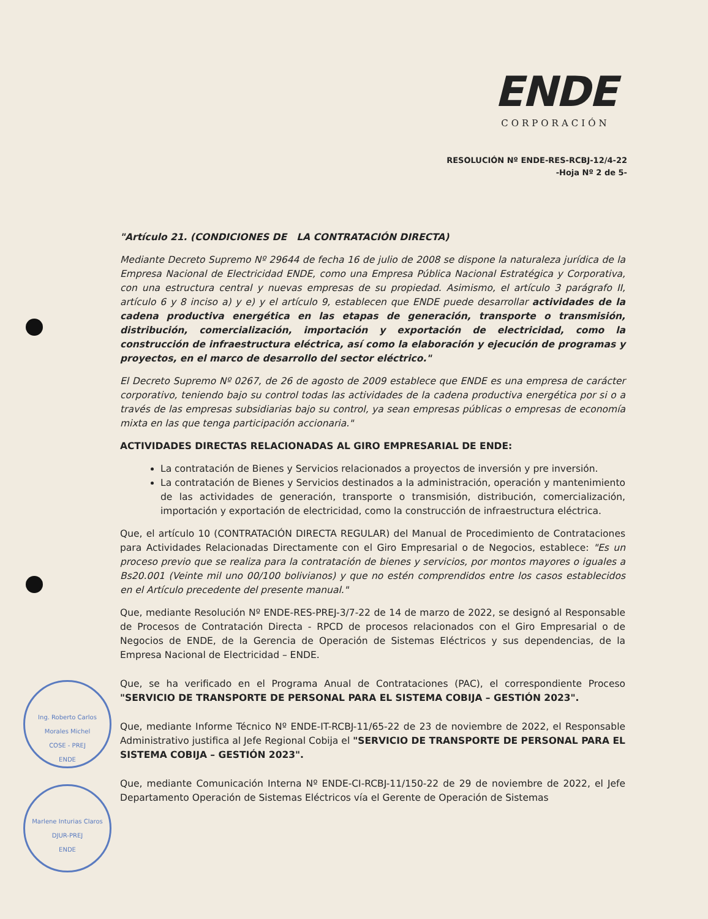ENDE
CORPORACIÓN
RESOLUCIÓN Nº ENDE-RES-RCBJ-12/4-22
-Hoja Nº 2 de 5-
Ing. Roberto Carlos Morales Michel
COSE - PREJ
ENDE
Marlene Inturias Claros
DJUR-PREJ
ENDE
"Artículo 21. (CONDICIONES DE LA CONTRATACIÓN DIRECTA)
Mediante Decreto Supremo Nº 29644 de fecha 16 de julio de 2008 se dispone la naturaleza jurídica de la Empresa Nacional de Electricidad ENDE, como una Empresa Pública Nacional Estratégica y Corporativa, con una estructura central y nuevas empresas de su propiedad. Asimismo, el artículo 3 parágrafo II, artículo 6 y 8 inciso a) y e) y el artículo 9, establecen que ENDE puede desarrollar actividades de la cadena productiva energética en las etapas de generación, transporte o transmisión, distribución, comercialización, importación y exportación de electricidad, como la construcción de infraestructura eléctrica, así como la elaboración y ejecución de programas y proyectos, en el marco de desarrollo del sector eléctrico."
El Decreto Supremo Nº 0267, de 26 de agosto de 2009 establece que ENDE es una empresa de carácter corporativo, teniendo bajo su control todas las actividades de la cadena productiva energética por si o a través de las empresas subsidiarias bajo su control, ya sean empresas públicas o empresas de economía mixta en las que tenga participación accionaria."
ACTIVIDADES DIRECTAS RELACIONADAS AL GIRO EMPRESARIAL DE ENDE:
La contratación de Bienes y Servicios relacionados a proyectos de inversión y pre inversión.
La contratación de Bienes y Servicios destinados a la administración, operación y mantenimiento de las actividades de generación, transporte o transmisión, distribución, comercialización, importación y exportación de electricidad, como la construcción de infraestructura eléctrica.
Que, el artículo 10 (CONTRATACIÓN DIRECTA REGULAR) del Manual de Procedimiento de Contrataciones para Actividades Relacionadas Directamente con el Giro Empresarial o de Negocios, establece: "Es un proceso previo que se realiza para la contratación de bienes y servicios, por montos mayores o iguales a Bs20.001 (Veinte mil uno 00/100 bolivianos) y que no estén comprendidos entre los casos establecidos en el Artículo precedente del presente manual."
Que, mediante Resolución Nº ENDE-RES-PREJ-3/7-22 de 14 de marzo de 2022, se designó al Responsable de Procesos de Contratación Directa - RPCD de procesos relacionados con el Giro Empresarial o de Negocios de ENDE, de la Gerencia de Operación de Sistemas Eléctricos y sus dependencias, de la Empresa Nacional de Electricidad – ENDE.
Que, se ha verificado en el Programa Anual de Contrataciones (PAC), el correspondiente Proceso "SERVICIO DE TRANSPORTE DE PERSONAL PARA EL SISTEMA COBIJA – GESTIÓN 2023".
Que, mediante Informe Técnico Nº ENDE-IT-RCBJ-11/65-22 de 23 de noviembre de 2022, el Responsable Administrativo justifica al Jefe Regional Cobija el "SERVICIO DE TRANSPORTE DE PERSONAL PARA EL SISTEMA COBIJA – GESTIÓN 2023".
Que, mediante Comunicación Interna Nº ENDE-CI-RCBJ-11/150-22 de 29 de noviembre de 2022, el Jefe Departamento Operación de Sistemas Eléctricos vía el Gerente de Operación de Sistemas